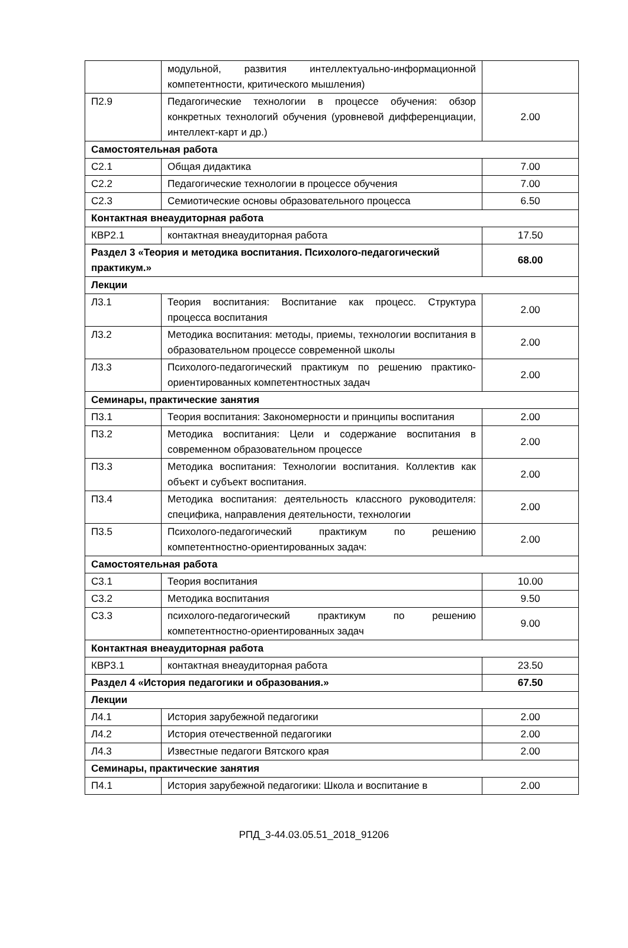| | модульной, развития интеллектуально-информационной компетентности, критического мышления) | |
| П2.9 | Педагогические технологии в процессе обучения: обзор конкретных технологий обучения (уровневой дифференциации, интеллект-карт и др.) | 2.00 |
| Самостоятельная работа | | |
| С2.1 | Общая дидактика | 7.00 |
| С2.2 | Педагогические технологии в процессе обучения | 7.00 |
| С2.3 | Семиотические основы образовательного процесса | 6.50 |
| Контактная внеаудиторная работа | | |
| КВР2.1 | контактная внеаудиторная работа | 17.50 |
| Раздел 3 «Теория и методика воспитания. Психолого-педагогический практикум.» | | 68.00 |
| Лекции | | |
| Л3.1 | Теория воспитания: Воспитание как процесс. Структура процесса воспитания | 2.00 |
| Л3.2 | Методика воспитания: методы, приемы, технологии воспитания в образовательном процессе современной школы | 2.00 |
| Л3.3 | Психолого-педагогический практикум по решению практико-ориентированных компетентностных задач | 2.00 |
| Семинары, практические занятия | | |
| П3.1 | Теория воспитания: Закономерности и принципы воспитания | 2.00 |
| П3.2 | Методика воспитания: Цели и содержание воспитания в современном образовательном процессе | 2.00 |
| П3.3 | Методика воспитания: Технологии воспитания. Коллектив как объект и субъект воспитания. | 2.00 |
| П3.4 | Методика воспитания: деятельность классного руководителя: специфика, направления деятельности, технологии | 2.00 |
| П3.5 | Психолого-педагогический практикум по решению компетентностно-ориентированных задач: | 2.00 |
| Самостоятельная работа | | |
| С3.1 | Теория воспитания | 10.00 |
| С3.2 | Методика воспитания | 9.50 |
| С3.3 | психолого-педагогический практикум по решению компетентностно-ориентированных задач | 9.00 |
| Контактная внеаудиторная работа | | |
| КВР3.1 | контактная внеаудиторная работа | 23.50 |
| Раздел 4 «История педагогики и образования.» | | 67.50 |
| Лекции | | |
| Л4.1 | История зарубежной педагогики | 2.00 |
| Л4.2 | История отечественной педагогики | 2.00 |
| Л4.3 | Известные педагоги Вятского края | 2.00 |
| Семинары, практические занятия | | |
| П4.1 | История зарубежной педагогики: Школа и воспитание в | 2.00 |
РПД_3-44.03.05.51_2018_91206